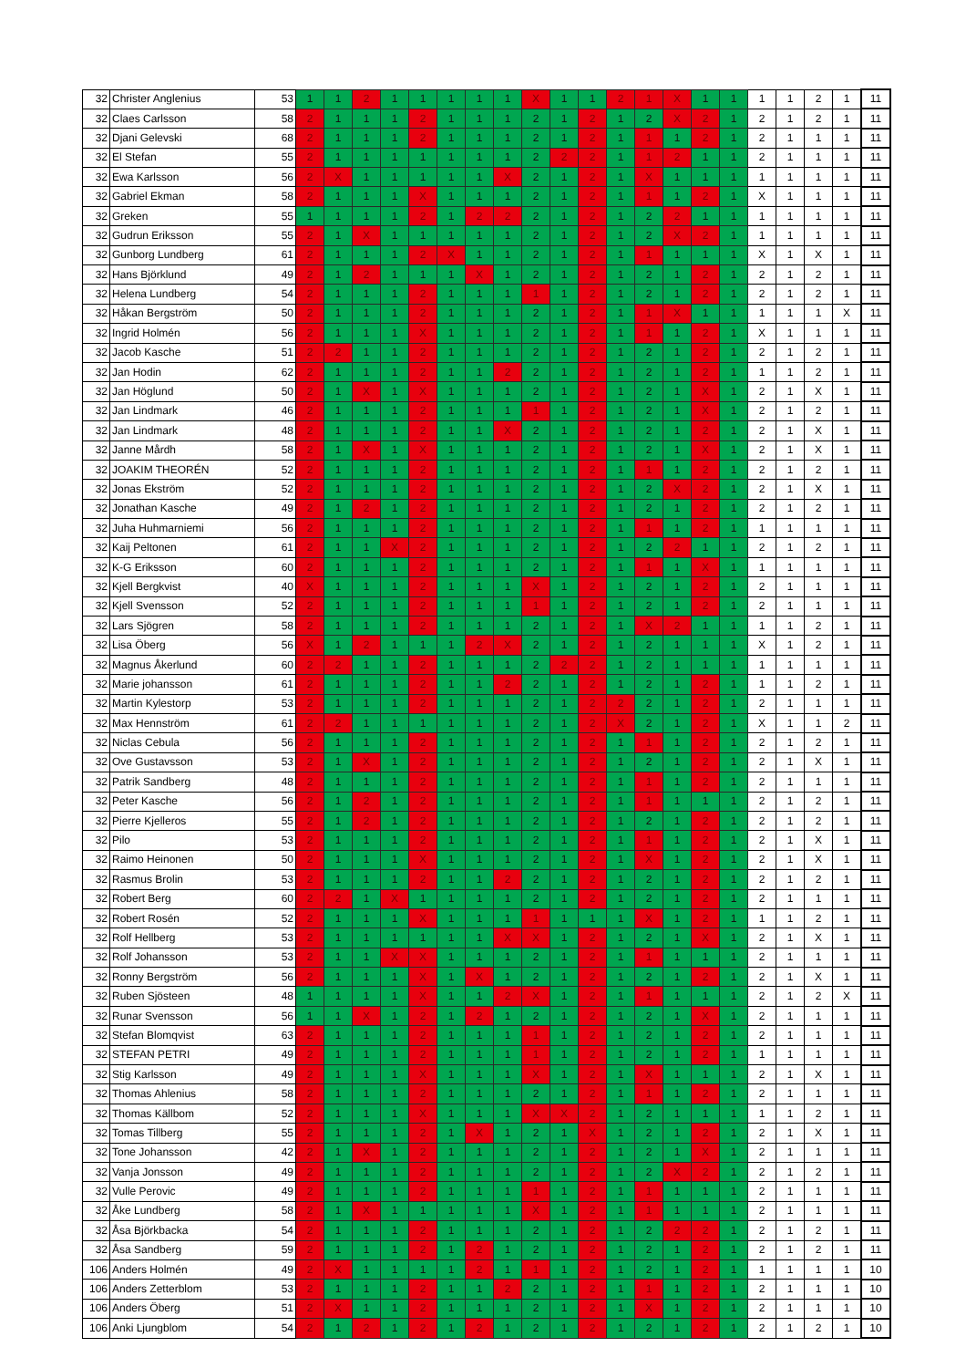| 32 | Christer Anglenius | 53 | 1 | 1 | 2 | 1 | 1 | 1 | 1 | 1 | X | 1 | 1 | 2 | 1 | X | 1 | 1 | 1 | 1 | 2 | 1 | 11 |
| 32 | Claes Carlsson | 58 | 2 | 1 | 1 | 1 | 2 | 1 | 1 | 1 | 2 | 1 | 2 | 1 | 2 | X | 2 | 1 | 2 | 1 | 2 | 1 | 11 |
| 32 | Djani Gelevski | 68 | 2 | 1 | 1 | 1 | 2 | 1 | 1 | 1 | 2 | 1 | 2 | 1 | 1 | 1 | 2 | 1 | 2 | 1 | 1 | 1 | 11 |
| 32 | El Stefan | 55 | 2 | 1 | 1 | 1 | 1 | 1 | 1 | 1 | 2 | 2 | 2 | 1 | 1 | 2 | 1 | 1 | 2 | 1 | 1 | 1 | 11 |
| 32 | Ewa Karlsson | 56 | 2 | X | 1 | 1 | 1 | 1 | 1 | X | 2 | 1 | 2 | 1 | X | 1 | 1 | 1 | 1 | 1 | 1 | 1 | 11 |
| 32 | Gabriel Ekman | 58 | 2 | 1 | 1 | 1 | X | 1 | 1 | 1 | 2 | 1 | 2 | 1 | 1 | 1 | 2 | 1 | X | 1 | 1 | 1 | 11 |
| 32 | Greken | 55 | 1 | 1 | 1 | 1 | 2 | 1 | 2 | 2 | 2 | 1 | 2 | 1 | 2 | 2 | 1 | 1 | 1 | 1 | 1 | 1 | 11 |
| 32 | Gudrun Eriksson | 55 | 2 | 1 | X | 1 | 1 | 1 | 1 | 1 | 2 | 1 | 2 | 1 | 2 | X | 2 | 1 | 1 | 1 | 1 | 1 | 11 |
| 32 | Gunborg Lundberg | 61 | 2 | 1 | 1 | 1 | 2 | X | 1 | 1 | 2 | 1 | 2 | 1 | 1 | 1 | 1 | 1 | X | 1 | X | 1 | 11 |
| 32 | Hans Björklund | 49 | 2 | 1 | 2 | 1 | 1 | 1 | X | 1 | 2 | 1 | 2 | 1 | 2 | 1 | 2 | 1 | 2 | 1 | 2 | 1 | 11 |
| 32 | Helena Lundberg | 54 | 2 | 1 | 1 | 1 | 2 | 1 | 1 | 1 | 1 | 1 | 2 | 1 | 2 | 1 | 2 | 1 | 2 | 1 | 2 | 1 | 11 |
| 32 | Håkan Bergström | 50 | 2 | 1 | 1 | 1 | 2 | 1 | 1 | 1 | 2 | 1 | 2 | 1 | 1 | X | 1 | 1 | 1 | 1 | 1 | X | 11 |
| 32 | Ingrid Holmén | 56 | 2 | 1 | 1 | 1 | X | 1 | 1 | 1 | 2 | 1 | 2 | 1 | 1 | 1 | 2 | 1 | X | 1 | 1 | 1 | 11 |
| 32 | Jacob Kasche | 51 | 2 | 2 | 1 | 1 | 2 | 1 | 1 | 1 | 2 | 1 | 2 | 1 | 2 | 1 | 2 | 1 | 2 | 1 | 2 | 1 | 11 |
| 32 | Jan Hodin | 62 | 2 | 1 | 1 | 1 | 2 | 1 | 1 | 2 | 2 | 1 | 2 | 1 | 2 | 1 | 2 | 1 | 1 | 1 | 2 | 1 | 11 |
| 32 | Jan Höglund | 50 | 2 | 1 | X | 1 | X | 1 | 1 | 1 | 2 | 1 | 2 | 1 | 2 | 1 | X | 1 | 2 | 1 | X | 1 | 11 |
| 32 | Jan Lindmark | 46 | 2 | 1 | 1 | 1 | 2 | 1 | 1 | 1 | 1 | 1 | 2 | 1 | 2 | 1 | X | 1 | 2 | 1 | 2 | 1 | 11 |
| 32 | Jan Lindmark | 48 | 2 | 1 | 1 | 1 | 2 | 1 | 1 | X | 2 | 1 | 2 | 1 | 2 | 1 | 2 | 1 | 2 | 1 | X | 1 | 11 |
| 32 | Janne Mårdh | 58 | 2 | 1 | X | 1 | X | 1 | 1 | 1 | 2 | 1 | 2 | 1 | 2 | 1 | X | 1 | 2 | 1 | X | 1 | 11 |
| 32 | JOAKIM THEORÉN | 52 | 2 | 1 | 1 | 1 | 2 | 1 | 1 | 1 | 2 | 1 | 2 | 1 | 1 | 1 | 2 | 1 | 2 | 1 | 2 | 1 | 11 |
| 32 | Jonas Ekström | 52 | 2 | 1 | 1 | 1 | 2 | 1 | 1 | 1 | 2 | 1 | 2 | 1 | 2 | X | 2 | 1 | 2 | 1 | X | 1 | 11 |
| 32 | Jonathan Kasche | 49 | 2 | 1 | 2 | 1 | 2 | 1 | 1 | 1 | 2 | 1 | 2 | 1 | 2 | 1 | 2 | 1 | 2 | 1 | 2 | 1 | 11 |
| 32 | Juha Huhmarniemi | 56 | 2 | 1 | 1 | 1 | 2 | 1 | 1 | 1 | 2 | 1 | 2 | 1 | 1 | 1 | 2 | 1 | 1 | 1 | 1 | 1 | 11 |
| 32 | Kaij Peltonen | 61 | 2 | 1 | 1 | X | 2 | 1 | 1 | 1 | 2 | 1 | 2 | 1 | 2 | 2 | 1 | 1 | 2 | 1 | 2 | 1 | 11 |
| 32 | K-G Eriksson | 60 | 2 | 1 | 1 | 1 | 2 | 1 | 1 | 1 | 2 | 1 | 2 | 1 | 1 | 1 | X | 1 | 1 | 1 | 1 | 1 | 11 |
| 32 | Kjell Bergkvist | 40 | X | 1 | 1 | 1 | 2 | 1 | 1 | 1 | X | 1 | 2 | 1 | 2 | 1 | 2 | 1 | 2 | 1 | 1 | 1 | 11 |
| 32 | Kjell Svensson | 52 | 2 | 1 | 1 | 1 | 2 | 1 | 1 | 1 | 1 | 1 | 2 | 1 | 2 | 1 | 2 | 1 | 2 | 1 | 1 | 1 | 11 |
| 32 | Lars Sjögren | 58 | 2 | 1 | 1 | 1 | 2 | 1 | 1 | 1 | 2 | 1 | 2 | 1 | X | 2 | 1 | 1 | 1 | 1 | 2 | 1 | 11 |
| 32 | Lisa Öberg | 56 | X | 1 | 2 | 1 | 1 | 1 | 2 | X | 2 | 1 | 2 | 1 | 2 | 1 | 1 | 1 | X | 1 | 2 | 1 | 11 |
| 32 | Magnus Åkerlund | 60 | 2 | 2 | 1 | 1 | 2 | 1 | 1 | 1 | 2 | 2 | 2 | 1 | 2 | 1 | 1 | 1 | 1 | 1 | 1 | 1 | 11 |
| 32 | Marie johansson | 61 | 2 | 1 | 1 | 1 | 2 | 1 | 1 | 2 | 2 | 1 | 2 | 1 | 2 | 1 | 2 | 1 | 1 | 1 | 2 | 1 | 11 |
| 32 | Martin Kylestorp | 53 | 2 | 1 | 1 | 1 | 2 | 1 | 1 | 1 | 2 | 1 | 2 | 2 | 2 | 1 | 2 | 1 | 2 | 1 | 1 | 1 | 11 |
| 32 | Max Hennström | 61 | 2 | 2 | 1 | 1 | 1 | 1 | 1 | 1 | 2 | 1 | 2 | X | 2 | 1 | 2 | 1 | X | 1 | 1 | 2 | 11 |
| 32 | Niclas Cebula | 56 | 2 | 1 | 1 | 1 | 2 | 1 | 1 | 1 | 2 | 1 | 2 | 1 | 1 | 1 | 2 | 1 | 2 | 1 | 2 | 1 | 11 |
| 32 | Ove Gustavsson | 53 | 2 | 1 | X | 1 | 2 | 1 | 1 | 1 | 2 | 1 | 2 | 1 | 2 | 1 | 2 | 1 | 2 | 1 | X | 1 | 11 |
| 32 | Patrik Sandberg | 48 | 2 | 1 | 1 | 1 | 2 | 1 | 1 | 1 | 2 | 1 | 2 | 1 | 1 | 1 | 2 | 1 | 2 | 1 | 1 | 1 | 11 |
| 32 | Peter Kasche | 56 | 2 | 1 | 2 | 1 | 2 | 1 | 1 | 1 | 2 | 1 | 2 | 1 | 1 | 1 | 1 | 1 | 2 | 1 | 2 | 1 | 11 |
| 32 | Pierre Kjelleros | 55 | 2 | 1 | 2 | 1 | 2 | 1 | 1 | 1 | 2 | 1 | 2 | 1 | 2 | 1 | 2 | 1 | 2 | 1 | 2 | 1 | 11 |
| 32 | Pilo | 53 | 2 | 1 | 1 | 1 | 2 | 1 | 1 | 1 | 2 | 1 | 2 | 1 | 1 | 1 | 2 | 1 | 2 | 1 | X | 1 | 11 |
| 32 | Raimo Heinonen | 50 | 2 | 1 | 1 | 1 | X | 1 | 1 | 1 | 2 | 1 | 2 | 1 | X | 1 | 2 | 1 | 2 | 1 | X | 1 | 11 |
| 32 | Rasmus Brolin | 53 | 2 | 1 | 1 | 1 | 2 | 1 | 1 | 2 | 2 | 1 | 2 | 1 | 2 | 1 | 2 | 1 | 2 | 1 | 2 | 1 | 11 |
| 32 | Robert Berg | 60 | 2 | 2 | 1 | X | 1 | 1 | 1 | 1 | 2 | 1 | 2 | 1 | 2 | 1 | 2 | 1 | 2 | 1 | 1 | 1 | 11 |
| 32 | Robert Rosén | 52 | 2 | 1 | 1 | 1 | X | 1 | 1 | 1 | 1 | 1 | 1 | 1 | X | 1 | 2 | 1 | 1 | 1 | 2 | 1 | 11 |
| 32 | Rolf Hellberg | 53 | 2 | 1 | 1 | 1 | 1 | 1 | 1 | X | X | 1 | 2 | 1 | 2 | 1 | X | 1 | 2 | 1 | X | 1 | 11 |
| 32 | Rolf Johansson | 53 | 2 | 1 | 1 | X | X | 1 | 1 | 1 | 2 | 1 | 2 | 1 | 1 | 1 | 1 | 1 | 2 | 1 | 1 | 1 | 11 |
| 32 | Ronny Bergström | 56 | 2 | 1 | 1 | 1 | X | 1 | X | 1 | 2 | 1 | 2 | 1 | 2 | 1 | 2 | 1 | 2 | 1 | X | 1 | 11 |
| 32 | Ruben Sjösteen | 48 | 1 | 1 | 1 | 1 | X | 1 | 1 | 2 | X | 1 | 2 | 1 | 1 | 1 | 1 | 1 | 2 | 1 | 2 | X | 11 |
| 32 | Runar Svensson | 56 | 1 | 1 | X | 1 | 2 | 1 | 2 | 1 | 2 | 1 | 2 | 1 | 2 | 1 | X | 1 | 2 | 1 | 1 | 1 | 11 |
| 32 | Stefan Blomqvist | 63 | 2 | 1 | 1 | 1 | 2 | 1 | 1 | 1 | 1 | 1 | 2 | 1 | 2 | 1 | 2 | 1 | 2 | 1 | 1 | 1 | 11 |
| 32 | STEFAN PETRI | 49 | 2 | 1 | 1 | 1 | 2 | 1 | 1 | 1 | 1 | 1 | 2 | 1 | 2 | 1 | 2 | 1 | 1 | 1 | 1 | 1 | 11 |
| 32 | Stig Karlsson | 49 | 2 | 1 | 1 | 1 | X | 1 | 1 | 1 | X | 1 | 2 | 1 | X | 1 | 1 | 1 | 2 | 1 | X | 1 | 11 |
| 32 | Thomas Ahlenius | 58 | 2 | 1 | 1 | 1 | 2 | 1 | 1 | 1 | 2 | 1 | 2 | 1 | 1 | 1 | 2 | 1 | 2 | 1 | 1 | 1 | 11 |
| 32 | Thomas Källbom | 52 | 2 | 1 | 1 | 1 | X | 1 | 1 | 1 | X | X | 2 | 1 | 2 | 1 | 1 | 1 | 1 | 1 | 2 | 1 | 11 |
| 32 | Tomas Tillberg | 55 | 2 | 1 | 1 | 1 | 2 | 1 | X | 1 | 2 | 1 | X | 1 | 2 | 1 | 2 | 1 | 2 | 1 | X | 1 | 11 |
| 32 | Tone Johansson | 42 | 2 | 1 | X | 1 | 2 | 1 | 1 | 1 | 2 | 1 | 2 | 1 | 2 | 1 | X | 1 | 2 | 1 | 1 | 1 | 11 |
| 32 | Vanja Jonsson | 49 | 2 | 1 | 1 | 1 | 2 | 1 | 1 | 1 | 2 | 1 | 2 | 1 | 2 | X | 2 | 1 | 2 | 1 | 2 | 1 | 11 |
| 32 | Vulle Perovic | 49 | 2 | 1 | 1 | 1 | 2 | 1 | 1 | 1 | 1 | 1 | 2 | 1 | 1 | 1 | 1 | 1 | 2 | 1 | 1 | 1 | 11 |
| 32 | Åke Lundberg | 58 | 2 | 1 | X | 1 | 1 | 1 | 1 | 1 | X | 1 | 2 | 1 | 1 | 1 | 1 | 1 | 2 | 1 | 1 | 1 | 11 |
| 32 | Åsa Björkbacka | 54 | 2 | 1 | 1 | 1 | 2 | 1 | 1 | 1 | 2 | 1 | 2 | 1 | 2 | 2 | 2 | 1 | 2 | 1 | 2 | 1 | 11 |
| 32 | Åsa Sandberg | 59 | 2 | 1 | 1 | 1 | 2 | 1 | 2 | 1 | 2 | 1 | 2 | 1 | 2 | 1 | 2 | 1 | 2 | 1 | 2 | 1 | 11 |
| 106 | Anders Holmén | 49 | 2 | X | 1 | 1 | 1 | 1 | 2 | 1 | 1 | 1 | 2 | 1 | 2 | 1 | 2 | 1 | 1 | 1 | 1 | 1 | 10 |
| 106 | Anders Zetterblom | 53 | 2 | 1 | 1 | 1 | 2 | 1 | 1 | 2 | 2 | 1 | 2 | 1 | 1 | 1 | 2 | 1 | 2 | 1 | 1 | 1 | 10 |
| 106 | Anders Öberg | 51 | 2 | X | 1 | 1 | 2 | 1 | 1 | 1 | 2 | 1 | 2 | 1 | X | 1 | 2 | 1 | 2 | 1 | 1 | 1 | 10 |
| 106 | Anki Ljungblom | 54 | 2 | 1 | 2 | 1 | 2 | 1 | 2 | 1 | 2 | 1 | 2 | 1 | 2 | 1 | 2 | 1 | 2 | 1 | 2 | 1 | 10 |